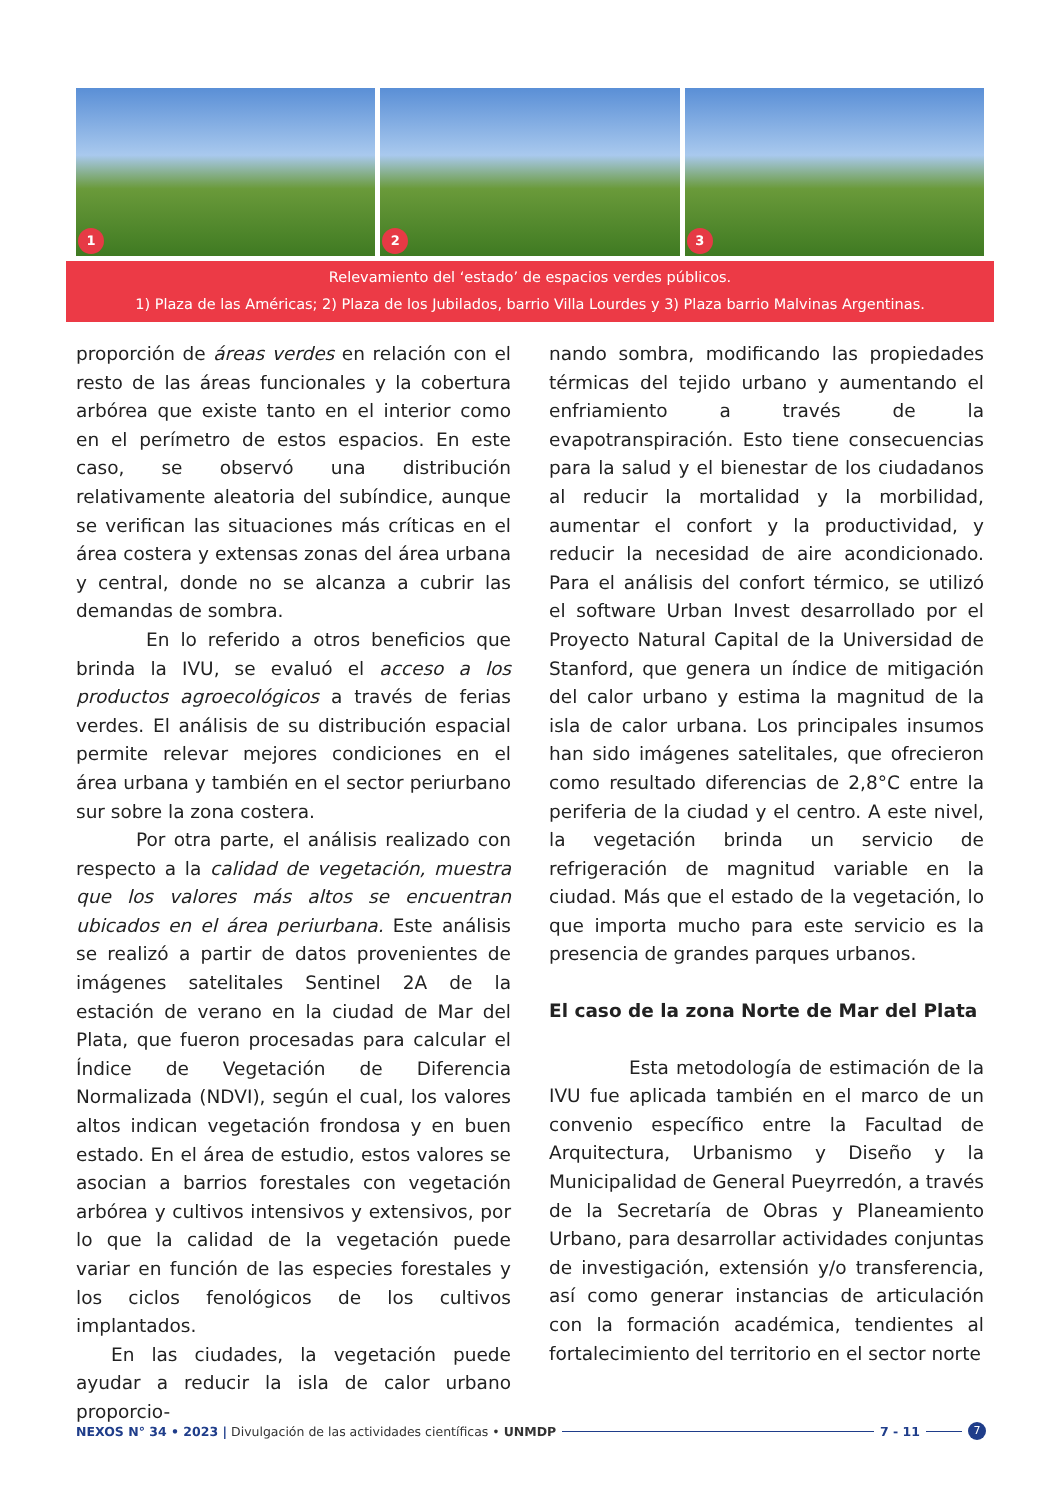1
2
3
Relevamiento del ‘estado’ de espacios verdes públicos.
1) Plaza de las Américas; 2) Plaza de los Jubilados, barrio Villa Lourdes y 3) Plaza barrio Malvinas Argentinas.
proporción de áreas verdes en relación con el resto de las áreas funcionales y la cobertura arbórea que existe tanto en el interior como en el perímetro de estos espacios. En este caso, se observó una distribución relativamente aleatoria del subíndice, aunque se verifican las situaciones más críticas en el área costera y extensas zonas del área urbana y central, donde no se alcanza a cubrir las demandas de sombra.
En lo referido a otros beneficios que brinda la IVU, se evaluó el acceso a los productos agroecológicos a través de ferias verdes. El análisis de su distribución espacial permite relevar mejores condiciones en el área urbana y también en el sector periurbano sur sobre la zona costera.
Por otra parte, el análisis realizado con respecto a la calidad de vegetación, muestra que los valores más altos se encuentran ubicados en el área periurbana. Este análisis se realizó a partir de datos provenientes de imágenes satelitales Sentinel 2A de la estación de verano en la ciudad de Mar del Plata, que fueron procesadas para calcular el Índice de Vegetación de Diferencia Normalizada (NDVI), según el cual, los valores altos indican vegetación frondosa y en buen estado. En el área de estudio, estos valores se asocian a barrios forestales con vegetación arbórea y cultivos intensivos y extensivos, por lo que la calidad de la vegetación puede variar en función de las especies forestales y los ciclos fenológicos de los cultivos implantados.
En las ciudades, la vegetación puede ayudar a reducir la isla de calor urbano proporcio-
nando sombra, modificando las propiedades térmicas del tejido urbano y aumentando el enfriamiento a través de la evapotranspiración. Esto tiene consecuencias para la salud y el bienestar de los ciudadanos al reducir la mortalidad y la morbilidad, aumentar el confort y la productividad, y reducir la necesidad de aire acondicionado. Para el análisis del confort térmico, se utilizó el software Urban Invest desarrollado por el Proyecto Natural Capital de la Universidad de Stanford, que genera un índice de mitigación del calor urbano y estima la magnitud de la isla de calor urbana. Los principales insumos han sido imágenes satelitales, que ofrecieron como resultado diferencias de 2,8°C entre la periferia de la ciudad y el centro. A este nivel, la vegetación brinda un servicio de refrigeración de magnitud variable en la ciudad. Más que el estado de la vegetación, lo que importa mucho para este servicio es la presencia de grandes parques urbanos.
El caso de la zona Norte de Mar del Plata
Esta metodología de estimación de la IVU fue aplicada también en el marco de un convenio específico entre la Facultad de Arquitectura, Urbanismo y Diseño y la Municipalidad de General Pueyrredón, a través de la Secretaría de Obras y Planeamiento Urbano, para desarrollar actividades conjuntas de investigación, extensión y/o transferencia, así como generar instancias de articulación con la formación académica, tendientes al fortalecimiento del territorio en el sector norte
NEXOS N° 34 • 2023 | Divulgación de las actividades científicas • UNMDP
7 - 11
7